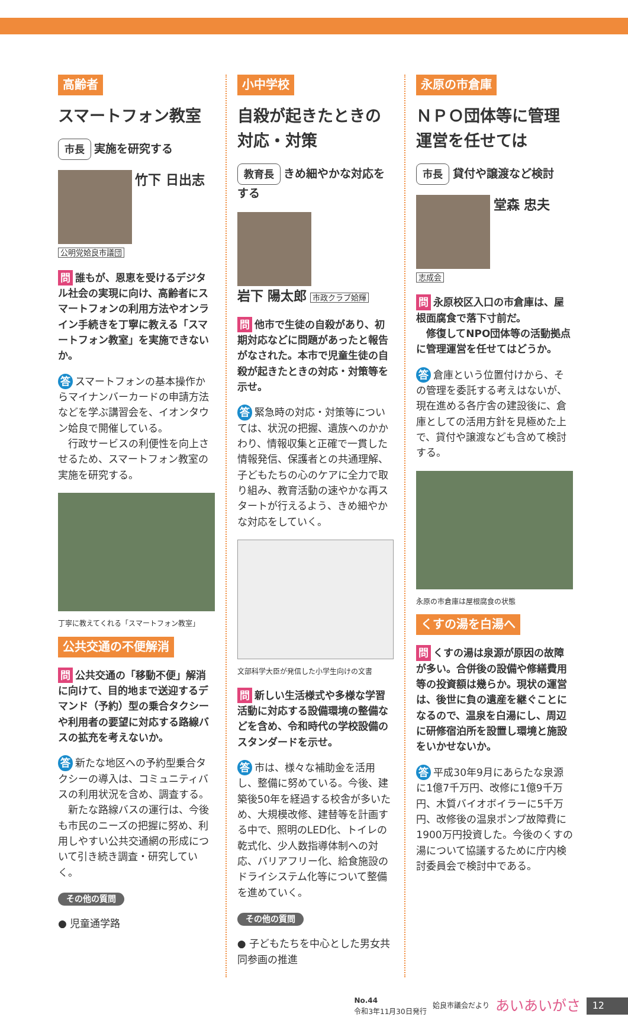高齢者
スマートフォン教室
市長 実施を研究する
竹下 日出志
公明党姶良市議団
問 誰もが、恩恵を受けるデジタル社会の実現に向け、高齢者にスマートフォンの利用方法やオンライン手続きを丁寧に教える「スマートフォン教室」を実施できないか。
答 スマートフォンの基本操作からマイナンバーカードの申請方法などを学ぶ講習会を、イオンタウン姶良で開催している。
　行政サービスの利便性を向上させるため、スマートフォン教室の実施を研究する。
丁寧に教えてくれる「スマートフォン教室」
公共交通の不便解消
問 公共交通の「移動不便」解消に向けて、目的地まで送迎するデマンド（予約）型の乗合タクシーや利用者の要望に対応する路線バスの拡充を考えないか。
答 新たな地区への予約型乗合タクシーの導入は、コミュニティバスの利用状況を含め、調査する。
　新たな路線バスの運行は、今後も市民のニーズの把握に努め、利用しやすい公共交通網の形成について引き続き調査・研究していく。
その他の質問
● 児童通学路
小中学校
自殺が起きたときの対応・対策
教育長 きめ細やかな対応をする
岩下 陽太郎 市政クラブ姶輝
問 他市で生徒の自殺があり、初期対応などに問題があったと報告がなされた。本市で児童生徒の自殺が起きたときの対応・対策等を示せ。
答 緊急時の対応・対策等については、状況の把握、遺族へのかかわり、情報収集と正確で一貫した情報発信、保護者との共通理解、子どもたちの心のケアに全力で取り組み、教育活動の速やかな再スタートが行えるよう、きめ細やかな対応をしていく。
文部科学大臣が発信した小学生向けの文書
問 新しい生活様式や多様な学習活動に対応する設備環境の整備などを含め、令和時代の学校設備のスタンダードを示せ。
答 市は、様々な補助金を活用し、整備に努めている。今後、建築後50年を経過する校舎が多いため、大規模改修、建替等を計画する中で、照明のLED化、トイレの乾式化、少人数指導体制への対応、バリアフリー化、給食施設のドライシステム化等について整備を進めていく。
その他の質問
● 子どもたちを中心とした男女共同参画の推進
永原の市倉庫
ＮＰＯ団体等に管理運営を任せては
市長 貸付や譲渡など検討
堂森 忠夫
志成会
問 永原校区入口の市倉庫は、屋根面腐食で落下寸前だ。
　修復してNPO団体等の活動拠点に管理運営を任せてはどうか。
答 倉庫という位置付けから、その管理を委託する考えはないが、現在進める各庁舎の建設後に、倉庫としての活用方針を見極めた上で、貸付や譲渡なども含めて検討する。
永原の市倉庫は屋根腐食の状態
くすの湯を白湯へ
問 くすの湯は泉源が原因の故障が多い。合併後の設備や修繕費用等の投資額は幾らか。現状の運営は、後世に負の遺産を継ぐことになるので、温泉を白湯にし、周辺に研修宿泊所を設置し環境と施設をいかせないか。
答 平成30年9月にあらたな泉源に1億7千万円、改修に1億9千万円、木質バイオボイラーに5千万円、改修後の温泉ポンプ故障費に1900万円投資した。今後のくすの湯について協議するために庁内検討委員会で検討中である。
No.44
令和3年11月30日発行 姶良市議会だより あいあいがさ 12